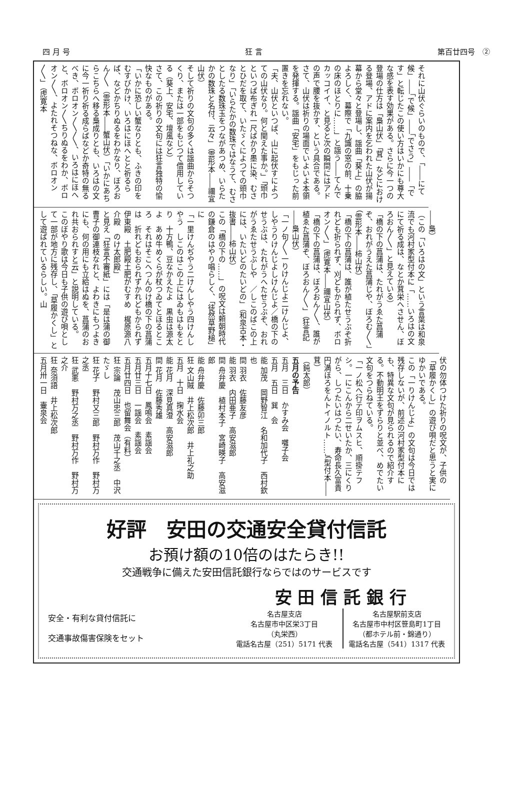四 月 号 狂 言 第百廿四号　②
それに山伏ぐらいのもので、「――にて候」――「で候」――「でさう」――「です」と転じたこの使い方はいかにも尊大な感を表す効果がある。さらに今一つの登場の仕方は「梟山伏」「茸」などにおける登場、アドに案内を乞われた山伏が揚幕から堂々と登場し、謡曲「葵上」の脇よろしく、幕際で「九識の窓の前、十乗の床のほとりに……」と謡う――てんでカッコイイ、と見ると次の瞬間にはアドの声で腰を抜かす、という具合である。
さて、山伏は祈りの場面でいよいよ本領を発揮する。謡曲「安宅」をもじった前置きを忘れない。
「夫、山伏といつぱ、山に起伏すによつての山伏なり。何と聞えた事か。」「頭巾といつぱ布ぎれ一尺ばかり墨に染、むさとひだを取て、いたゞくによつての頭巾なり」「いらたかの数珠ではなうて、むさとしたる数珠玉をつながあつめ、いらたかの数珠と名付、云々」（雲形本――禰宜山伏）
そして祈りの文句の多くは謡曲からそつくり、または一部をもじつて借用している（葵上、安宅、壇風など）
さて、この祈りの文句には狂言独特の愉快なものがある。
「いかに恐しい蟹なりとも、ふきの印をむすびかけ、いろはにほへとと祈るらば、などかちりぬるをわかなり、ぼろおん〳〵（雲形本――蟹山伏）「いかにあちらこちらへ移る梟成りとも、いろはの文に今一祈り祈る成らばなどか奇特の無るべき、ボロオン〳〵〳〵、いろはにほへと、ボロオン〳〵ちりぬるをわか、ボロオン〳〵、よたれそつねな、ボロオン〳〵」（虎寛本
――梟）
（この「いろはの文」という言葉は和泉流でも河村家型付本に「……いろはの文にて祈る成は、なとか茸栄へさせん、ぼろおん〳〵」と見えている）
「橋の下の菖蒲は、たれがうゑた菖蒲ぞ、おれがうえた菖蒲じや、ぼろむ〳〵」（雲形本――柿山伏）
「橋の下の菖蒲は、誰が植たせうぶぞ折れども折られず、刈どもかられず、ボロオン〳〵」（虎寛本――禰宜山伏）
「橋の下の菖蒲は、ぼろおん〳〵、誰が植ゑた菖蒲ぞ、ぼろおん〳〵」（狂言記――梟山伏）
「一ノ句〳〵一りけんじよ二けんじよ、しやうりけんじよしけんじよ／橋の下のせうぶは、たれがうへたせうぶぞ、おれがうゑたせうぶしや　／しこのばこの上には、いたいどのたいどの」（和泉古本・抜書――柿山伏）
この「橋の下の……」の呪文は頼朝時代の鎌倉のはやり唱らしく、「徒然草野槌」に
「一里けんぢやう二けんしやう四けんしやう　しこのはこの上にはゐもはもをとり　十方鴨、豆なかえたよ　黒虫は源太よ　あめ牛めくらが杖つゐてとほるところ　それはそこへつんのけ橋の下の菖蒲は　折れどもおられずかれどもかられず　伊東殿　土肥殿土肥がむすめ　梶原源八介殿　のけ太郎殿」
と見え「狂言不審紙」には「是は蒲の御曹子の御連枝なれと、よわきにもつよきにも、何の用にも立給はぬを、菖蒲のおれ共おられすと云」と説明している。
このぼやり歌は今日も子供の遊び唄として一部が地方に残存し、「草履かくし」として遊ばれているらしい。山
伏の勿体つけた祈りの呪文が、子供の「草履かくし」の遊び唄だと思うと実にゆかいである。
この「一りけんじよ」の文句は今日では残存しないが、前述の河村家型付本にも、特異な文句が見られるので紹介する。不動明王をずらりと並べ、めでたい文句をつらねている。
「一ノ松へ行テ印ヲムスヒ、順掛テフシ。一にこんから二せいたか、三にくりがら、しつたいはつたい、寿命長久富貴円満ほろをんトイノルト……」（型付本――茸）
（鈍太郎）
五月の予告
五月　三日　かすみ会　囃子会
五月　五日　巽　会
能 加茂　岡野智江　名和加代子　西村欽也
間 羽衣　佐藤友彦
能 羽衣　内田亜子　高安滋郎
間 舟弁慶　植村本子　宮崎暎子　高安滋郎
能 舟弁慶　佐藤卯三郎
狂 文山賊　井上松次郎　井上礼之助
五月　十日　掬水会
能 花月　深見真澄　高安滋郎
間 花月　佐藤秀雄
五月十七日　鳳鳴会　素謡会
五月廿三日　一謡会　素謡会
五月廿四日　也留舞会（有料）
狂 宗論　茂山忠三郎　茂山千之丞　中沢たゞし
狂 花子　野村又三郎　野村万作　野村万之丞
狂 武悪　野村万之丞　野村万作　野村万之介
狂 奈須語　井上松次郎
五月卅一日　壷泉会
好評　安田の交通安全貸付信託
お預け額の10倍のはたらき!!
交通戦争に備えた安田信託銀行ならではのサービスです
安全・有利な貸付信託に
交通事故傷害保険をセット
安 田 信 託 銀 行
名古屋支店
名古屋市中区栄3丁目
（丸栄西）
電話名古屋（251）5171 代表
名古屋駅前支店
名古屋市中村区笹島町1丁目
（都ホテル前・錦通り）
電話名古屋（541）1317 代表